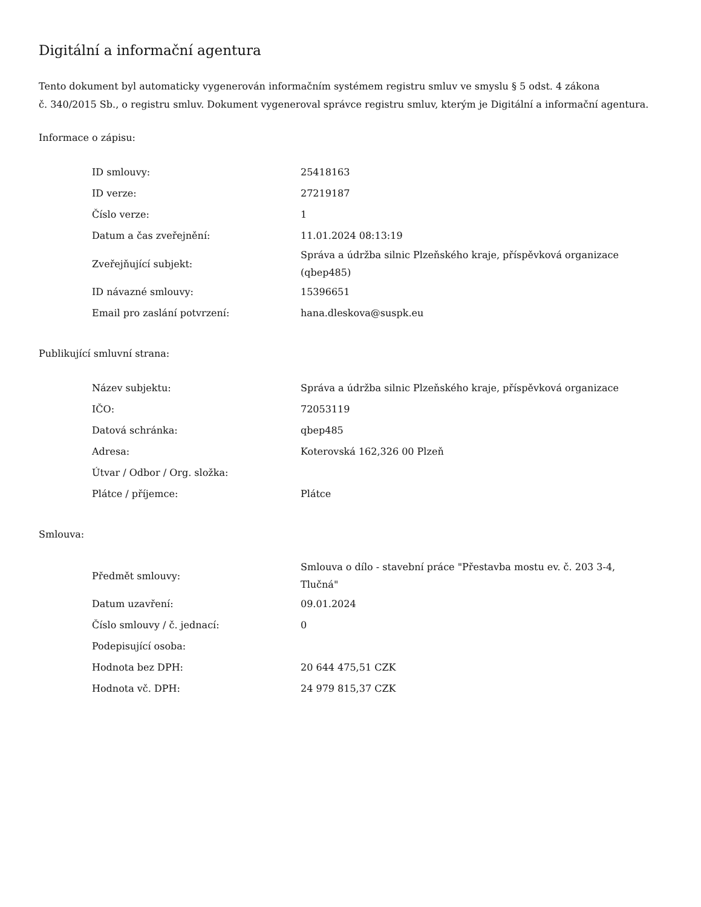Digitální a informační agentura
Tento dokument byl automaticky vygenerován informačním systémem registru smluv ve smyslu § 5 odst. 4 zákona
č. 340/2015 Sb., o registru smluv. Dokument vygeneroval správce registru smluv, kterým je Digitální a informační agentura.
Informace o zápisu:
| ID smlouvy: | 25418163 |
| ID verze: | 27219187 |
| Číslo verze: | 1 |
| Datum a čas zveřejnění: | 11.01.2024 08:13:19 |
| Zveřejňující subjekt: | Správa a údržba silnic Plzeňského kraje, příspěvková organizace (qbep485) |
| ID návazné smlouvy: | 15396651 |
| Email pro zaslání potvrzení: | hana.dleskova@suspk.eu |
Publikující smluvní strana:
| Název subjektu: | Správa a údržba silnic Plzeňského kraje, příspěvková organizace |
| IČO: | 72053119 |
| Datová schránka: | qbep485 |
| Adresa: | Koterovská 162,326 00 Plzeň |
| Útvar / Odbor / Org. složka: | |
| Plátce / příjemce: | Plátce |
Smlouva:
| Předmět smlouvy: | Smlouva o dílo - stavební práce "Přestavba mostu ev. č. 203 3-4, Tlučná" |
| Datum uzavření: | 09.01.2024 |
| Číslo smlouvy / č. jednací: | 0 |
| Podepisující osoba: | |
| Hodnota bez DPH: | 20 644 475,51 CZK |
| Hodnota vč. DPH: | 24 979 815,37 CZK |